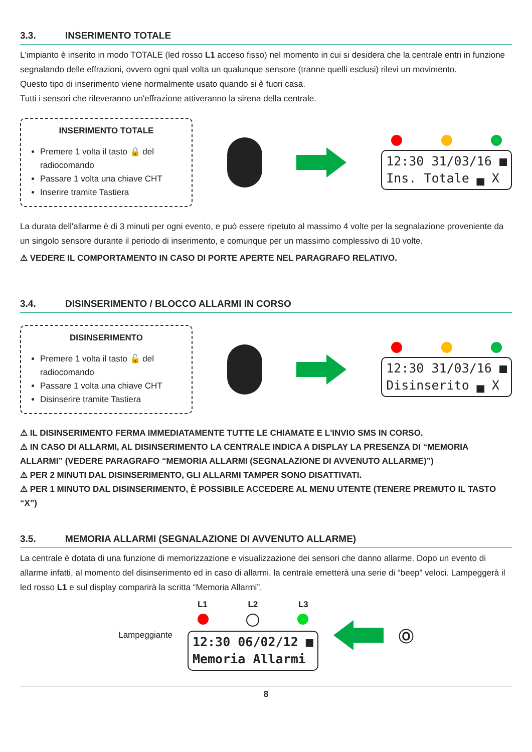3.3. INSERIMENTO TOTALE
L'impianto è inserito in modo TOTALE (led rosso L1 acceso fisso) nel momento in cui si desidera che la centrale entri in funzione segnalando delle effrazioni, ovvero ogni qual volta un qualunque sensore (tranne quelli esclusi) rilevi un movimento.
Questo tipo di inserimento viene normalmente usato quando si è fuori casa.
Tutti i sensori che rileveranno un'effrazione attiveranno la sirena della centrale.
INSERIMENTO TOTALE
Premere 1 volta il tasto 🔒 del radiocomando
Passare 1 volta una chiave CHT
Inserire tramite Tastiera
12:30 31/03/16 ■
Ins. Totale ▄ X
La durata dell'allarme è di 3 minuti per ogni evento, e può essere ripetuto al massimo 4 volte per la segnalazione proveniente da un singolo sensore durante il periodo di inserimento, e comunque per un massimo complessivo di 10 volte.
⚠ VEDERE IL COMPORTAMENTO IN CASO DI PORTE APERTE NEL PARAGRAFO RELATIVO.
3.4. DISINSERIMENTO / BLOCCO ALLARMI IN CORSO
DISINSERIMENTO
Premere 1 volta il tasto 🔓 del radiocomando
Passare 1 volta una chiave CHT
Disinserire tramite Tastiera
12:30 31/03/16 ■
Disinserito ▄ X
⚠ IL DISINSERIMENTO FERMA IMMEDIATAMENTE TUTTE LE CHIAMATE E L'INVIO SMS IN CORSO.
⚠ IN CASO DI ALLARMI, AL DISINSERIMENTO LA CENTRALE INDICA A DISPLAY LA PRESENZA DI “MEMORIA ALLARMI” (VEDERE PARAGRAFO “MEMORIA ALLARMI (SEGNALAZIONE DI AVVENUTO ALLARME)”)
⚠ PER 2 MINUTI DAL DISINSERIMENTO, GLI ALLARMI TAMPER SONO DISATTIVATI.
⚠ PER 1 MINUTO DAL DISINSERIMENTO, È POSSIBILE ACCEDERE AL MENU UTENTE (TENERE PREMUTO IL TASTO “X”)
3.5. MEMORIA ALLARMI (SEGNALAZIONE DI AVVENUTO ALLARME)
La centrale è dotata di una funzione di memorizzazione e visualizzazione dei sensori che danno allarme. Dopo un evento di allarme infatti, al momento del disinserimento ed in caso di allarmi, la centrale emetterà una serie di “beep” veloci. Lampeggerà il led rosso L1 e sul display comparirà la scritta “Memoria Allarmi”.
Lampeggiante
L1 L2 L3
12:30 06/02/12 ■
Memoria Allarmi
Ⓞ
8